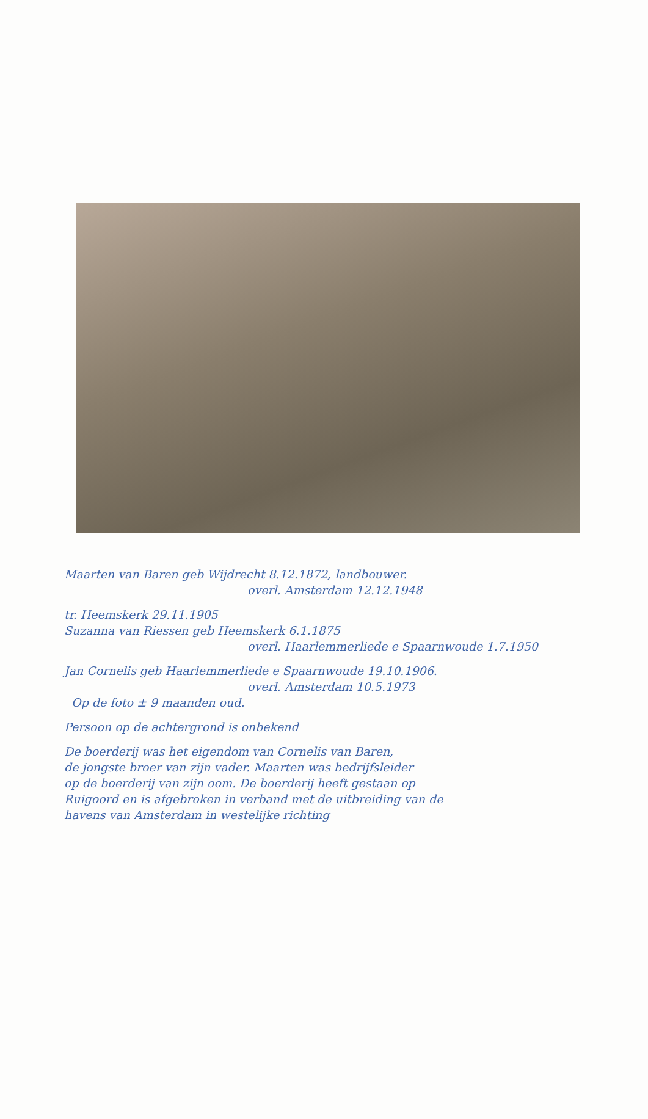Maarten van Baren geb Wijdrecht 8.12.1872, landbouwer.
overl. Amsterdam 12.12.1948
tr. Heemskerk 29.11.1905
Suzanna van Riessen geb Heemskerk 6.1.1875
overl. Haarlemmerliede e Spaarnwoude 1.7.1950
Jan Cornelis geb Haarlemmerliede e Spaarnwoude 19.10.1906.
overl. Amsterdam 10.5.1973
Op de foto ± 9 maanden oud.
Persoon op de achtergrond is onbekend
De boerderij was het eigendom van Cornelis van Baren,
de jongste broer van zijn vader. Maarten was bedrijfsleider
op de boerderij van zijn oom. De boerderij heeft gestaan op
Ruigoord en is afgebroken in verband met de uitbreiding van de
havens van Amsterdam in westelijke richting